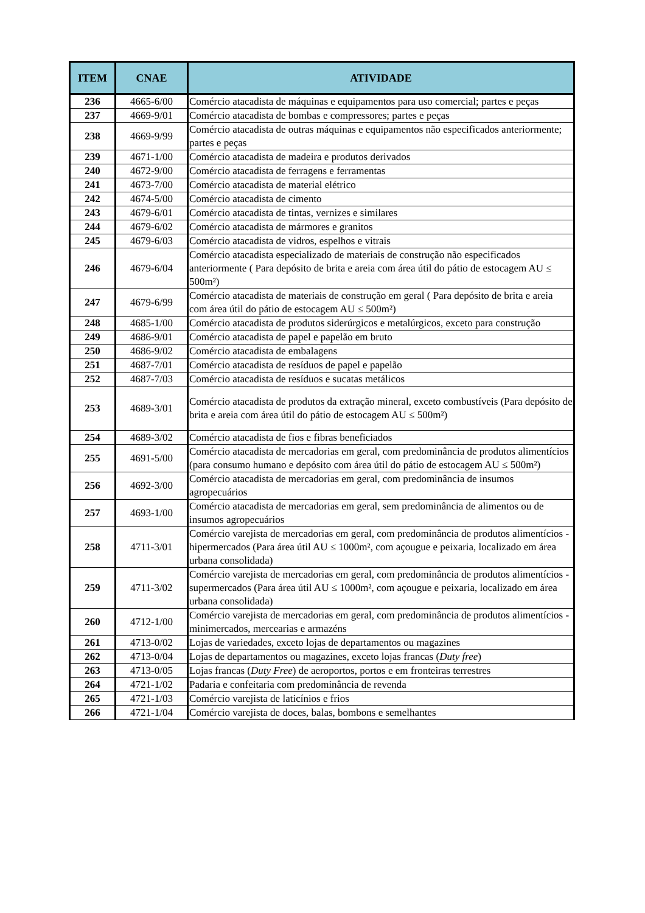| ITEM | CNAE | ATIVIDADE |
| --- | --- | --- |
| 236 | 4665-6/00 | Comércio atacadista de máquinas e equipamentos para uso comercial; partes e peças |
| 237 | 4669-9/01 | Comércio atacadista de bombas e compressores; partes e peças |
| 238 | 4669-9/99 | Comércio atacadista de outras máquinas e equipamentos não especificados anteriormente; partes e peças |
| 239 | 4671-1/00 | Comércio atacadista de madeira e produtos derivados |
| 240 | 4672-9/00 | Comércio atacadista de ferragens e ferramentas |
| 241 | 4673-7/00 | Comércio atacadista de material elétrico |
| 242 | 4674-5/00 | Comércio atacadista de cimento |
| 243 | 4679-6/01 | Comércio atacadista de tintas, vernizes e similares |
| 244 | 4679-6/02 | Comércio atacadista de mármores e granitos |
| 245 | 4679-6/03 | Comércio atacadista de vidros, espelhos e vitrais |
| 246 | 4679-6/04 | Comércio atacadista especializado de materiais de construção não especificados anteriormente ( Para depósito de brita e areia com área útil do pátio de estocagem AU ≤ 500m²) |
| 247 | 4679-6/99 | Comércio atacadista de materiais de construção em geral ( Para depósito de brita e areia com área útil do pátio de estocagem AU ≤ 500m²) |
| 248 | 4685-1/00 | Comércio atacadista de produtos siderúrgicos e metalúrgicos, exceto para construção |
| 249 | 4686-9/01 | Comércio atacadista de papel e papelão em bruto |
| 250 | 4686-9/02 | Comércio atacadista de embalagens |
| 251 | 4687-7/01 | Comércio atacadista de resíduos de papel e papelão |
| 252 | 4687-7/03 | Comércio atacadista de resíduos e sucatas metálicos |
| 253 | 4689-3/01 | Comércio atacadista de produtos da extração mineral, exceto combustíveis (Para depósito de brita e areia com área útil do pátio de estocagem AU ≤ 500m²) |
| 254 | 4689-3/02 | Comércio atacadista de fios e fibras beneficiados |
| 255 | 4691-5/00 | Comércio atacadista de mercadorias em geral, com predominância de produtos alimentícios (para consumo humano e depósito com área útil do pátio de estocagem AU ≤ 500m²) |
| 256 | 4692-3/00 | Comércio atacadista de mercadorias em geral, com predominância de insumos agropecuários |
| 257 | 4693-1/00 | Comércio atacadista de mercadorias em geral, sem predominância de alimentos ou de insumos agropecuários |
| 258 | 4711-3/01 | Comércio varejista de mercadorias em geral, com predominância de produtos alimentícios - hipermercados (Para área útil AU ≤ 1000m², com açougue e peixaria, localizado em área urbana consolidada) |
| 259 | 4711-3/02 | Comércio varejista de mercadorias em geral, com predominância de produtos alimentícios - supermercados (Para área útil AU ≤ 1000m², com açougue e peixaria, localizado em área urbana consolidada) |
| 260 | 4712-1/00 | Comércio varejista de mercadorias em geral, com predominância de produtos alimentícios - minimercados, mercearias e armazéns |
| 261 | 4713-0/02 | Lojas de variedades, exceto lojas de departamentos ou magazines |
| 262 | 4713-0/04 | Lojas de departamentos ou magazines, exceto lojas francas ( Duty free ) |
| 263 | 4713-0/05 | Lojas francas ( Duty Free ) de aeroportos, portos e em fronteiras terrestres |
| 264 | 4721-1/02 | Padaria e confeitaria com predominância de revenda |
| 265 | 4721-1/03 | Comércio varejista de laticínios e frios |
| 266 | 4721-1/04 | Comércio varejista de doces, balas, bombons e semelhantes |